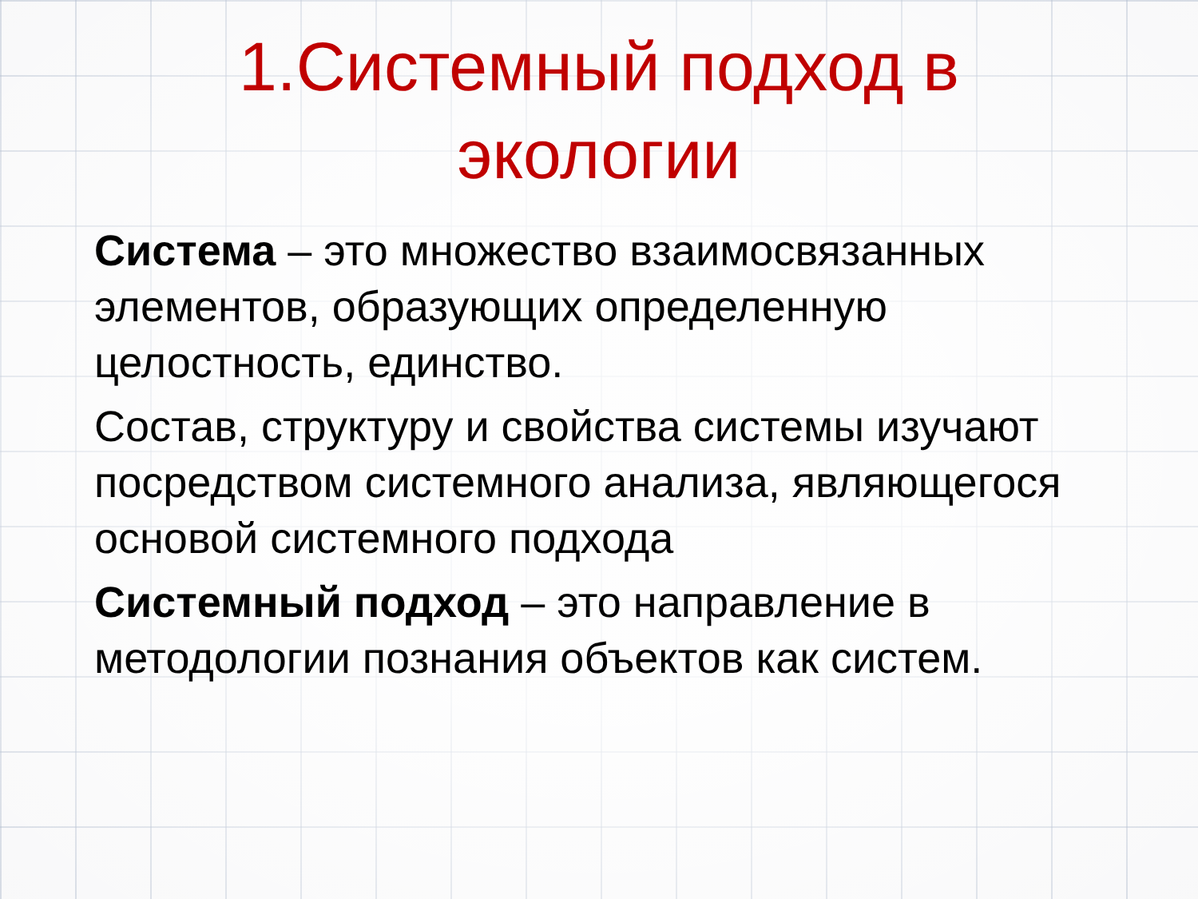1.Системный подход в экологии
Система – это множество взаимосвязанных элементов, образующих определенную целостность, единство.
Состав, структуру и свойства системы изучают посредством системного анализа, являющегося основой системного подхода
Системный подход – это направление в методологии познания объектов как систем.